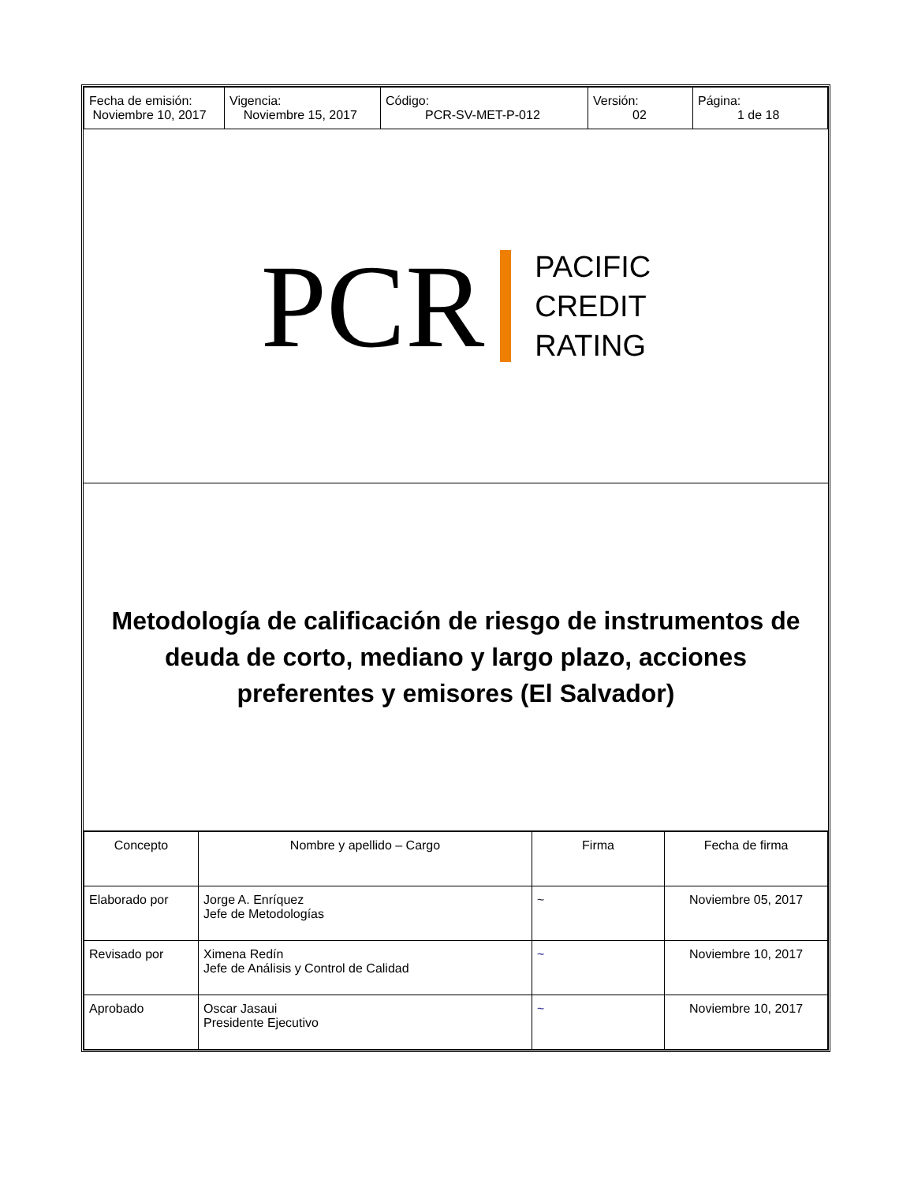| Fecha de emisión: Noviembre 10, 2017 | Vigencia: Noviembre 15, 2017 | Código: PCR-SV-MET-P-012 | Versión: 02 | Página: 1 de 18 |
PCR
PACIFIC
CREDIT
RATING
Metodología de calificación de riesgo de instrumentos de deuda de corto, mediano y largo plazo, acciones preferentes y emisores (El Salvador)
| Concepto | Nombre y apellido – Cargo | Firma | Fecha de firma |
| Elaborado por | Jorge A. Enríquez Jefe de Metodologías | ~ | Noviembre 05, 2017 |
| Revisado por | Ximena Redín Jefe de Análisis y Control de Calidad | ~ | Noviembre 10, 2017 |
| Aprobado | Oscar Jasaui Presidente Ejecutivo | ~ | Noviembre 10, 2017 |